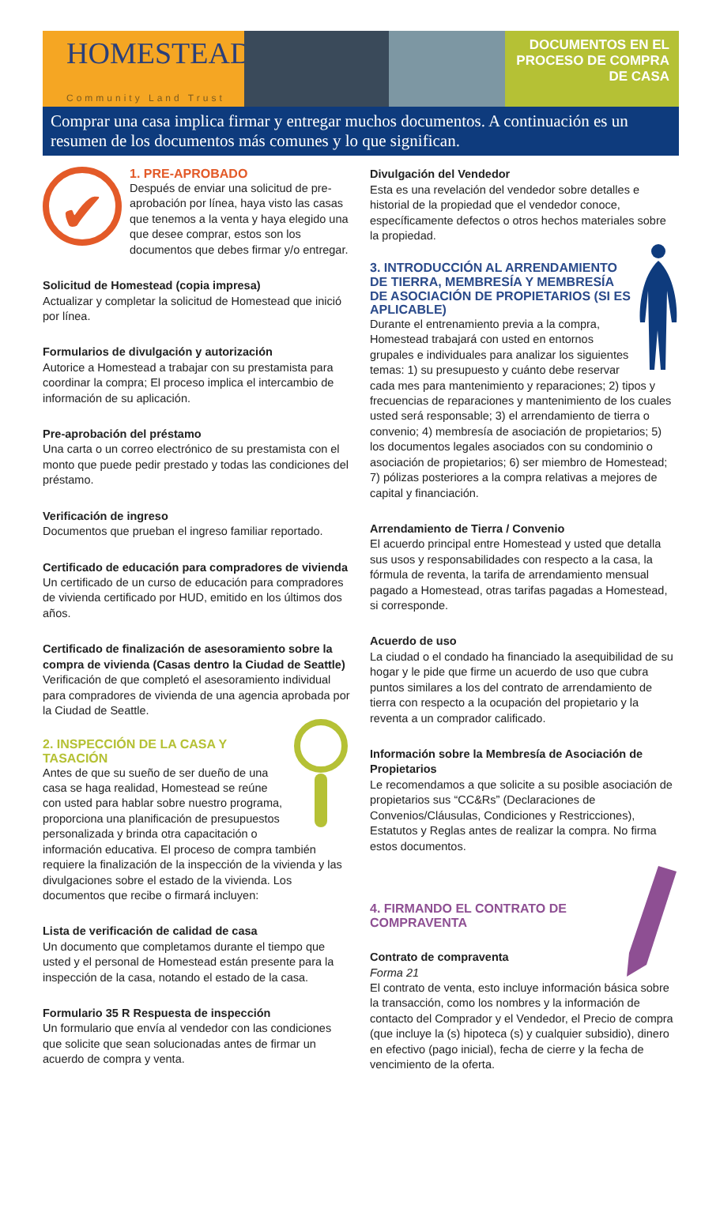HOMESTEAD
Community Land Trust
DOCUMENTOS EN EL PROCESO DE COMPRA DE CASA
Comprar una casa implica firmar y entregar muchos documentos. A continuación es un resumen de los documentos más comunes y lo que significan.
✔
1. PRE-APROBADO
Después de enviar una solicitud de pre-aprobación por línea, haya visto las casas que tenemos a la venta y haya elegido una que desee comprar, estos son los documentos que debes firmar y/o entregar.
Solicitud de Homestead (copia impresa)
Actualizar y completar la solicitud de Homestead que inició por línea.
Formularios de divulgación y autorización
Autorice a Homestead a trabajar con su prestamista para coordinar la compra; El proceso implica el intercambio de información de su aplicación.
Pre-aprobación del préstamo
Una carta o un correo electrónico de su prestamista con el monto que puede pedir prestado y todas las condiciones del préstamo.
Verificación de ingreso
Documentos que prueban el ingreso familiar reportado.
Certificado de educación para compradores de vivienda
Un certificado de un curso de educación para compradores de vivienda certificado por HUD, emitido en los últimos dos años.
Certificado de finalización de asesoramiento sobre la compra de vivienda (Casas dentro la Ciudad de Seattle)
Verificación de que completó el asesoramiento individual para compradores de vivienda de una agencia aprobada por la Ciudad de Seattle.
2. INSPECCIÓN DE LA CASA Y TASACIÓN
Antes de que su sueño de ser dueño de una casa se haga realidad, Homestead se reúne con usted para hablar sobre nuestro programa, proporciona una planificación de presupuestos personalizada y brinda otra capacitación o información educativa. El proceso de compra también requiere la finalización de la inspección de la vivienda y las divulgaciones sobre el estado de la vivienda. Los documentos que recibe o firmará incluyen:
Lista de verificación de calidad de casa
Un documento que completamos durante el tiempo que usted y el personal de Homestead están presente para la inspección de la casa, notando el estado de la casa.
Formulario 35 R Respuesta de inspección
Un formulario que envía al vendedor con las condiciones que solicite que sean solucionadas antes de firmar un acuerdo de compra y venta.
Divulgación del Vendedor
Esta es una revelación del vendedor sobre detalles e historial de la propiedad que el vendedor conoce, específicamente defectos o otros hechos materiales sobre la propiedad.
3. INTRODUCCIÓN AL ARRENDAMIENTO DE TIERRA, MEMBRESÍA Y MEMBRESÍA DE ASOCIACIÓN DE PROPIETARIOS (SI ES APLICABLE)
Durante el entrenamiento previa a la compra, Homestead trabajará con usted en entornos grupales e individuales para analizar los siguientes temas: 1) su presupuesto y cuánto debe reservar cada mes para mantenimiento y reparaciones; 2) tipos y frecuencias de reparaciones y mantenimiento de los cuales usted será responsable; 3) el arrendamiento de tierra o convenio; 4) membresía de asociación de propietarios; 5) los documentos legales asociados con su condominio o asociación de propietarios; 6) ser miembro de Homestead; 7) pólizas posteriores a la compra relativas a mejores de capital y financiación.
Arrendamiento de Tierra / Convenio
El acuerdo principal entre Homestead y usted que detalla sus usos y responsabilidades con respecto a la casa, la fórmula de reventa, la tarifa de arrendamiento mensual pagado a Homestead, otras tarifas pagadas a Homestead, si corresponde.
Acuerdo de uso
La ciudad o el condado ha financiado la asequibilidad de su hogar y le pide que firme un acuerdo de uso que cubra puntos similares a los del contrato de arrendamiento de tierra con respecto a la ocupación del propietario y la reventa a un comprador calificado.
Información sobre la Membresía de Asociación de Propietarios
Le recomendamos a que solicite a su posible asociación de propietarios sus “CC&Rs” (Declaraciones de Convenios/Cláusulas, Condiciones y Restricciones), Estatutos y Reglas antes de realizar la compra. No firma estos documentos.
4. FIRMANDO EL CONTRATO DE COMPRAVENTA
Contrato de compraventa
Forma 21
El contrato de venta, esto incluye información básica sobre la transacción, como los nombres y la información de contacto del Comprador y el Vendedor, el Precio de compra (que incluye la (s) hipoteca (s) y cualquier subsidio), dinero en efectivo (pago inicial), fecha de cierre y la fecha de vencimiento de la oferta.